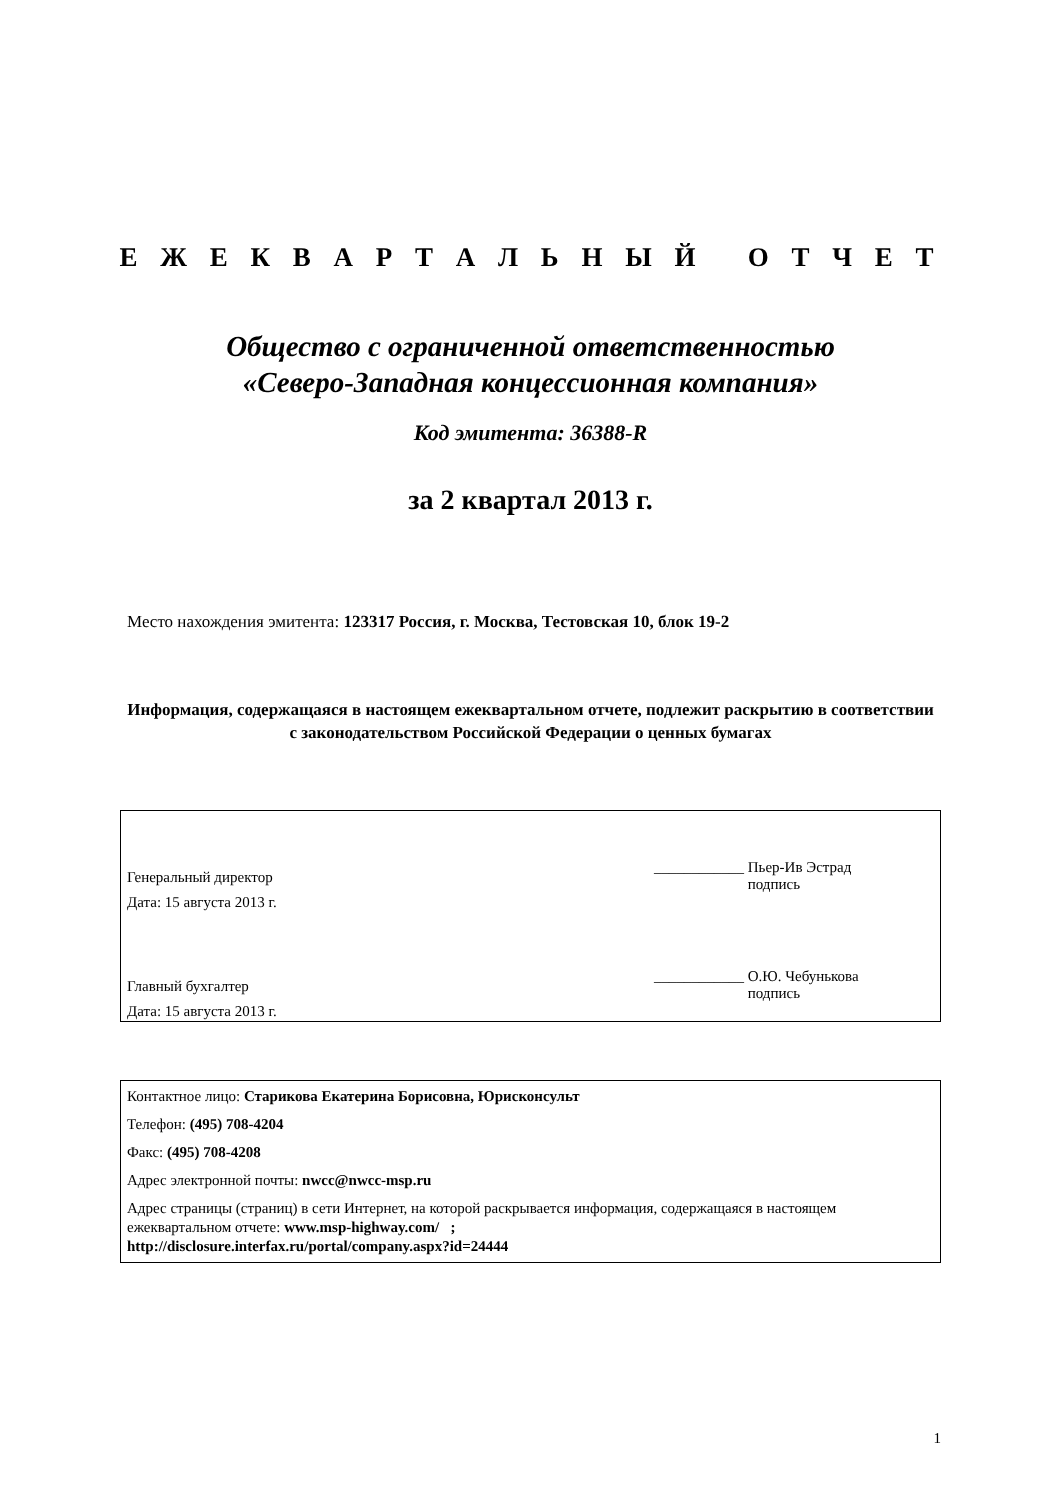Е Ж Е К В А Р Т А Л Ь Н Ы Й О Т Ч Е Т
Общество с ограниченной ответственностью
«Северо-Западная концессионная компания»
Код эмитента: 36388-R
за 2 квартал 2013 г.
Место нахождения эмитента: 123317 Россия, г. Москва, Тестовская 10, блок 19-2
Информация, содержащаяся в настоящем ежеквартальном отчете, подлежит раскрытию в соответствии с законодательством Российской Федерации о ценных бумагах
Генеральный директор
Дата: 15 августа 2013 г.
____________ Пьер-Ив Эстрад
подпись
Главный бухгалтер
Дата: 15 августа 2013 г.
____________ О.Ю. Чебунькова
подпись
Контактное лицо: Старикова Екатерина Борисовна, Юрисконсульт
Телефон: (495) 708-4204
Факс: (495) 708-4208
Адрес электронной почты: nwcc@nwcc-msp.ru
Адрес страницы (страниц) в сети Интернет, на которой раскрывается информация, содержащаяся в настоящем ежеквартальном отчете: www.msp-highway.com/ ;
http://disclosure.interfax.ru/portal/company.aspx?id=24444
1